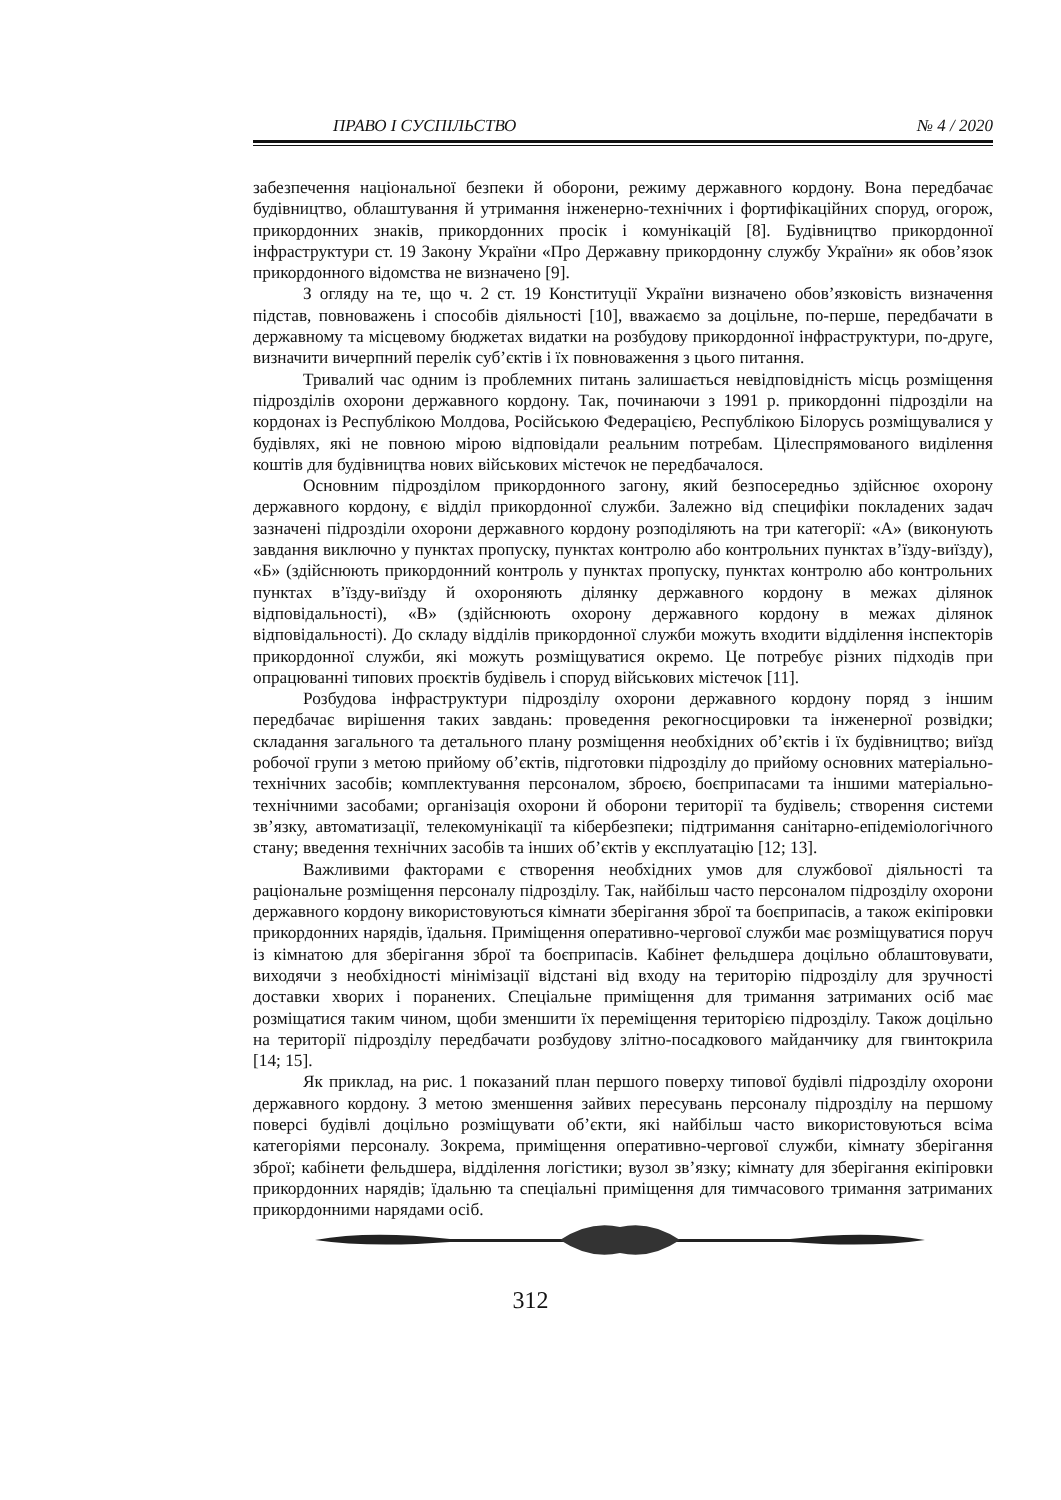ПРАВО І СУСПІЛЬСТВО № 4 / 2020
забезпечення національної безпеки й оборони, режиму державного кордону. Вона передбачає будівництво, облаштування й утримання інженерно-технічних і фортифікаційних споруд, огорож, прикордонних знаків, прикордонних просік і комунікацій [8]. Будівництво прикордонної інфраструктури ст. 19 Закону України «Про Державну прикордонну службу України» як обов’язок прикордонного відомства не визначено [9].
З огляду на те, що ч. 2 ст. 19 Конституції України визначено обов’язковість визначення підстав, повноважень і способів діяльності [10], вважаємо за доцільне, по-перше, передбачати в державному та місцевому бюджетах видатки на розбудову прикордонної інфраструктури, по-друге, визначити вичерпний перелік суб’єктів і їх повноваження з цього питання.
Тривалий час одним із проблемних питань залишається невідповідність місць розміщення підрозділів охорони державного кордону. Так, починаючи з 1991 р. прикордонні підрозділи на кордонах із Республікою Молдова, Російською Федерацією, Республікою Білорусь розміщувалися у будівлях, які не повною мірою відповідали реальним потребам. Цілеспрямованого виділення коштів для будівництва нових військових містечок не передбачалося.
Основним підрозділом прикордонного загону, який безпосередньо здійснює охорону державного кордону, є відділ прикордонної служби. Залежно від специфіки покладених задач зазначені підрозділи охорони державного кордону розподіляють на три категорії: «А» (виконують завдання виключно у пунктах пропуску, пунктах контролю або контрольних пунктах в’їзду-виїзду), «Б» (здійснюють прикордонний контроль у пунктах пропуску, пунктах контролю або контрольних пунктах в’їзду-виїзду й охороняють ділянку державного кордону в межах ділянок відповідальності), «В» (здійснюють охорону державного кордону в межах ділянок відповідальності). До складу відділів прикордонної служби можуть входити відділення інспекторів прикордонної служби, які можуть розміщуватися окремо. Це потребує різних підходів при опрацюванні типових проєктів будівель і споруд військових містечок [11].
Розбудова інфраструктури підрозділу охорони державного кордону поряд з іншим передбачає вирішення таких завдань: проведення рекогносцировки та інженерної розвідки; складання загального та детального плану розміщення необхідних об’єктів і їх будівництво; виїзд робочої групи з метою прийому об’єктів, підготовки підрозділу до прийому основних матеріально-технічних засобів; комплектування персоналом, зброєю, боєприпасами та іншими матеріально-технічними засобами; організація охорони й оборони території та будівель; створення системи зв’язку, автоматизації, телекомунікації та кібербезпеки; підтримання санітарно-епідеміологічного стану; введення технічних засобів та інших об’єктів у експлуатацію [12; 13].
Важливими факторами є створення необхідних умов для службової діяльності та раціональне розміщення персоналу підрозділу. Так, найбільш часто персоналом підрозділу охорони державного кордону використовуються кімнати зберігання зброї та боєприпасів, а також екіпіровки прикордонних нарядів, їдальня. Приміщення оперативно-чергової служби має розміщуватися поруч із кімнатою для зберігання зброї та боєприпасів. Кабінет фельдшера доцільно облаштовувати, виходячи з необхідності мінімізації відстані від входу на територію підрозділу для зручності доставки хворих і поранених. Спеціальне приміщення для тримання затриманих осіб має розміщатися таким чином, щоби зменшити їх переміщення територією підрозділу. Також доцільно на території підрозділу передбачати розбудову злітно-посадкового майданчику для гвинтокрила [14; 15].
Як приклад, на рис. 1 показаний план першого поверху типової будівлі підрозділу охорони державного кордону. З метою зменшення зайвих пересувань персоналу підрозділу на першому поверсі будівлі доцільно розміщувати об’єкти, які найбільш часто використовуються всіма категоріями персоналу. Зокрема, приміщення оперативно-чергової служби, кімнату зберігання зброї; кабінети фельдшера, відділення логістики; вузол зв’язку; кімнату для зберігання екіпіровки прикордонних нарядів; їдальню та спеціальні приміщення для тимчасового тримання затриманих прикордонними нарядами осіб.
312